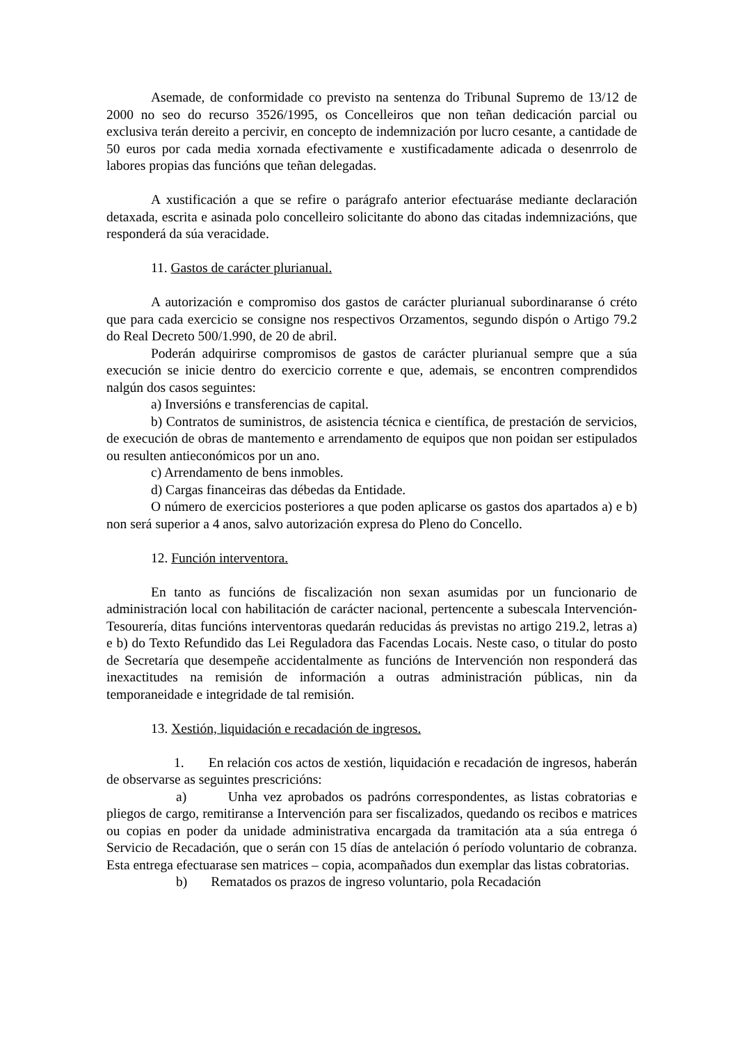Asemade, de conformidade co previsto na sentenza do Tribunal Supremo de 13/12 de 2000 no seo do recurso 3526/1995, os Concelleiros que non teñan dedicación parcial ou exclusiva terán dereito a percivir, en concepto de indemnización por lucro cesante, a cantidade de 50 euros por cada media xornada efectivamente e xustificadamente adicada o desenrrolo de labores propias das funcións que teñan delegadas.
A xustificación a que se refire o parágrafo anterior efectuaráse mediante declaración detaxada, escrita e asinada polo concelleiro solicitante do abono das citadas indemnizacións, que responderá da súa veracidade.
11. Gastos de carácter plurianual.
A autorización e compromiso dos gastos de carácter plurianual subordinaranse ó créto que para cada exercicio se consigne nos respectivos Orzamentos, segundo dispón o Artigo 79.2 do Real Decreto 500/1.990, de 20 de abril.
Poderán adquirirse compromisos de gastos de carácter plurianual sempre que a súa execución se inicie dentro do exercicio corrente e que, ademais, se encontren comprendidos nalgún dos casos seguintes:
a) Inversións e transferencias de capital.
b) Contratos de suministros, de asistencia técnica e científica, de prestación de servicios, de execución de obras de mantemento e arrendamento de equipos que non poidan ser estipulados ou resulten antieconómicos por un ano.
c) Arrendamento de bens inmobles.
d) Cargas financeiras das débedas da Entidade.
O número de exercicios posteriores a que poden aplicarse os gastos dos apartados a) e b) non será superior a 4 anos, salvo autorización expresa do Pleno do Concello.
12. Función interventora.
En tanto as funcións de fiscalización non sexan asumidas por un funcionario de administración local con habilitación de carácter nacional, pertencente a subescala Intervención-Tesourería, ditas funcións interventoras quedarán reducidas ás previstas no artigo 219.2, letras a) e b) do Texto Refundido das Lei Reguladora das Facendas Locais. Neste caso, o titular do posto de Secretaría que desempeñe accidentalmente as funcións de Intervención non responderá das inexactitudes na remisión de información a outras administración públicas, nin da temporaneidade e integridade de tal remisión.
13. Xestión, liquidación e recadación de ingresos.
1. En relación cos actos de xestión, liquidación e recadación de ingresos, haberán de observarse as seguintes prescricións:
a) Unha vez aprobados os padróns correspondentes, as listas cobratorias e pliegos de cargo, remitiranse a Intervención para ser fiscalizados, quedando os recibos e matrices ou copias en poder da unidade administrativa encargada da tramitación ata a súa entrega ó Servicio de Recadación, que o serán con 15 días de antelación ó período voluntario de cobranza. Esta entrega efectuarase sen matrices – copia, acompañados dun exemplar das listas cobratorias.
b) Rematados os prazos de ingreso voluntario, pola Recadación